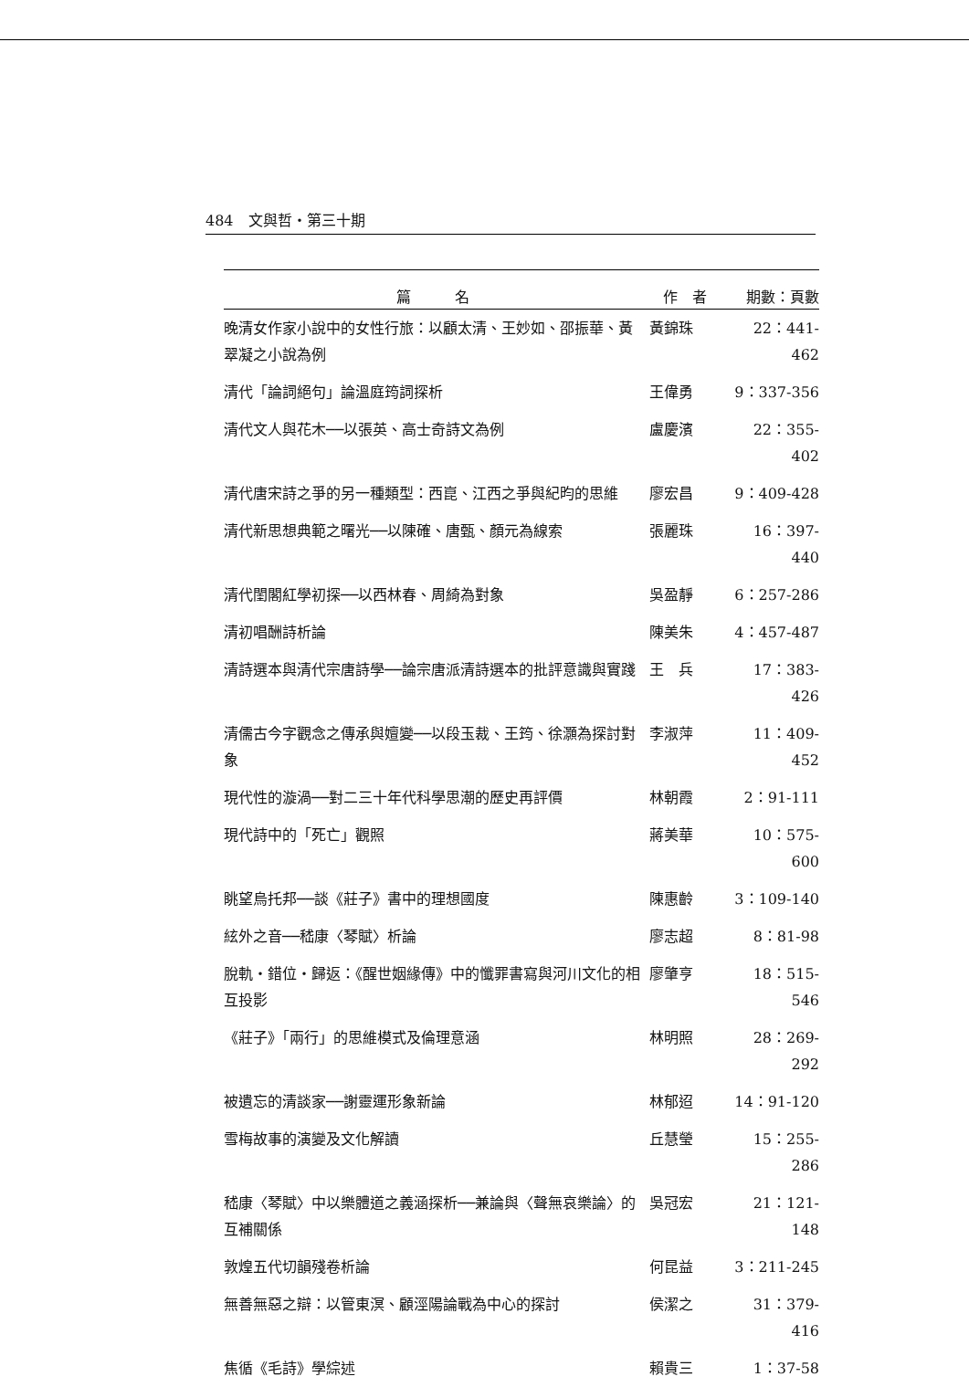484　文與哲・第三十期
| 篇 名 | 作 者 | 期數：頁數 |
| --- | --- | --- |
| 晚清女作家小說中的女性行旅：以顧太清、王妙如、邵振華、黃翠凝之小說為例 | 黃錦珠 | 22：441-462 |
| 清代「論詞絕句」論溫庭筠詞探析 | 王偉勇 | 9：337-356 |
| 清代文人與花木──以張英、高士奇詩文為例 | 盧慶濱 | 22：355-402 |
| 清代唐宋詩之爭的另一種類型：西崑、江西之爭與紀昀的思維 | 廖宏昌 | 9：409-428 |
| 清代新思想典範之曙光──以陳確、唐甄、顏元為線索 | 張麗珠 | 16：397-440 |
| 清代閨閣紅學初探──以西林春、周綺為對象 | 吳盈靜 | 6：257-286 |
| 清初唱酬詩析論 | 陳美朱 | 4：457-487 |
| 清詩選本與清代宗唐詩學──論宗唐派清詩選本的批評意識與實踐 | 王 兵 | 17：383-426 |
| 清儒古今字觀念之傳承與嬗變──以段玉裁、王筠、徐灝為探討對象 | 李淑萍 | 11：409-452 |
| 現代性的漩渦──對二三十年代科學思潮的歷史再評價 | 林朝霞 | 2：91-111 |
| 現代詩中的「死亡」觀照 | 蔣美華 | 10：575-600 |
| 眺望烏托邦──談《莊子》書中的理想國度 | 陳惠齡 | 3：109-140 |
| 絃外之音──嵇康〈琴賦〉析論 | 廖志超 | 8：81-98 |
| 脫軌・錯位・歸返：《醒世姻緣傳》中的懺罪書寫與河川文化的相互投影 | 廖肇亨 | 18：515-546 |
| 《莊子》「兩行」的思維模式及倫理意涵 | 林明照 | 28：269-292 |
| 被遺忘的清談家──謝靈運形象新論 | 林郁迢 | 14：91-120 |
| 雪梅故事的演變及文化解讀 | 丘慧瑩 | 15：255-286 |
| 嵇康〈琴賦〉中以樂體道之義涵探析──兼論與〈聲無哀樂論〉的互補關係 | 吳冠宏 | 21：121-148 |
| 敦煌五代切韻殘卷析論 | 何昆益 | 3：211-245 |
| 無善無惡之辯：以管東溟、顧涇陽論戰為中心的探討 | 侯潔之 | 31：379-416 |
| 焦循《毛詩》學綜述 | 賴貴三 | 1：37-58 |